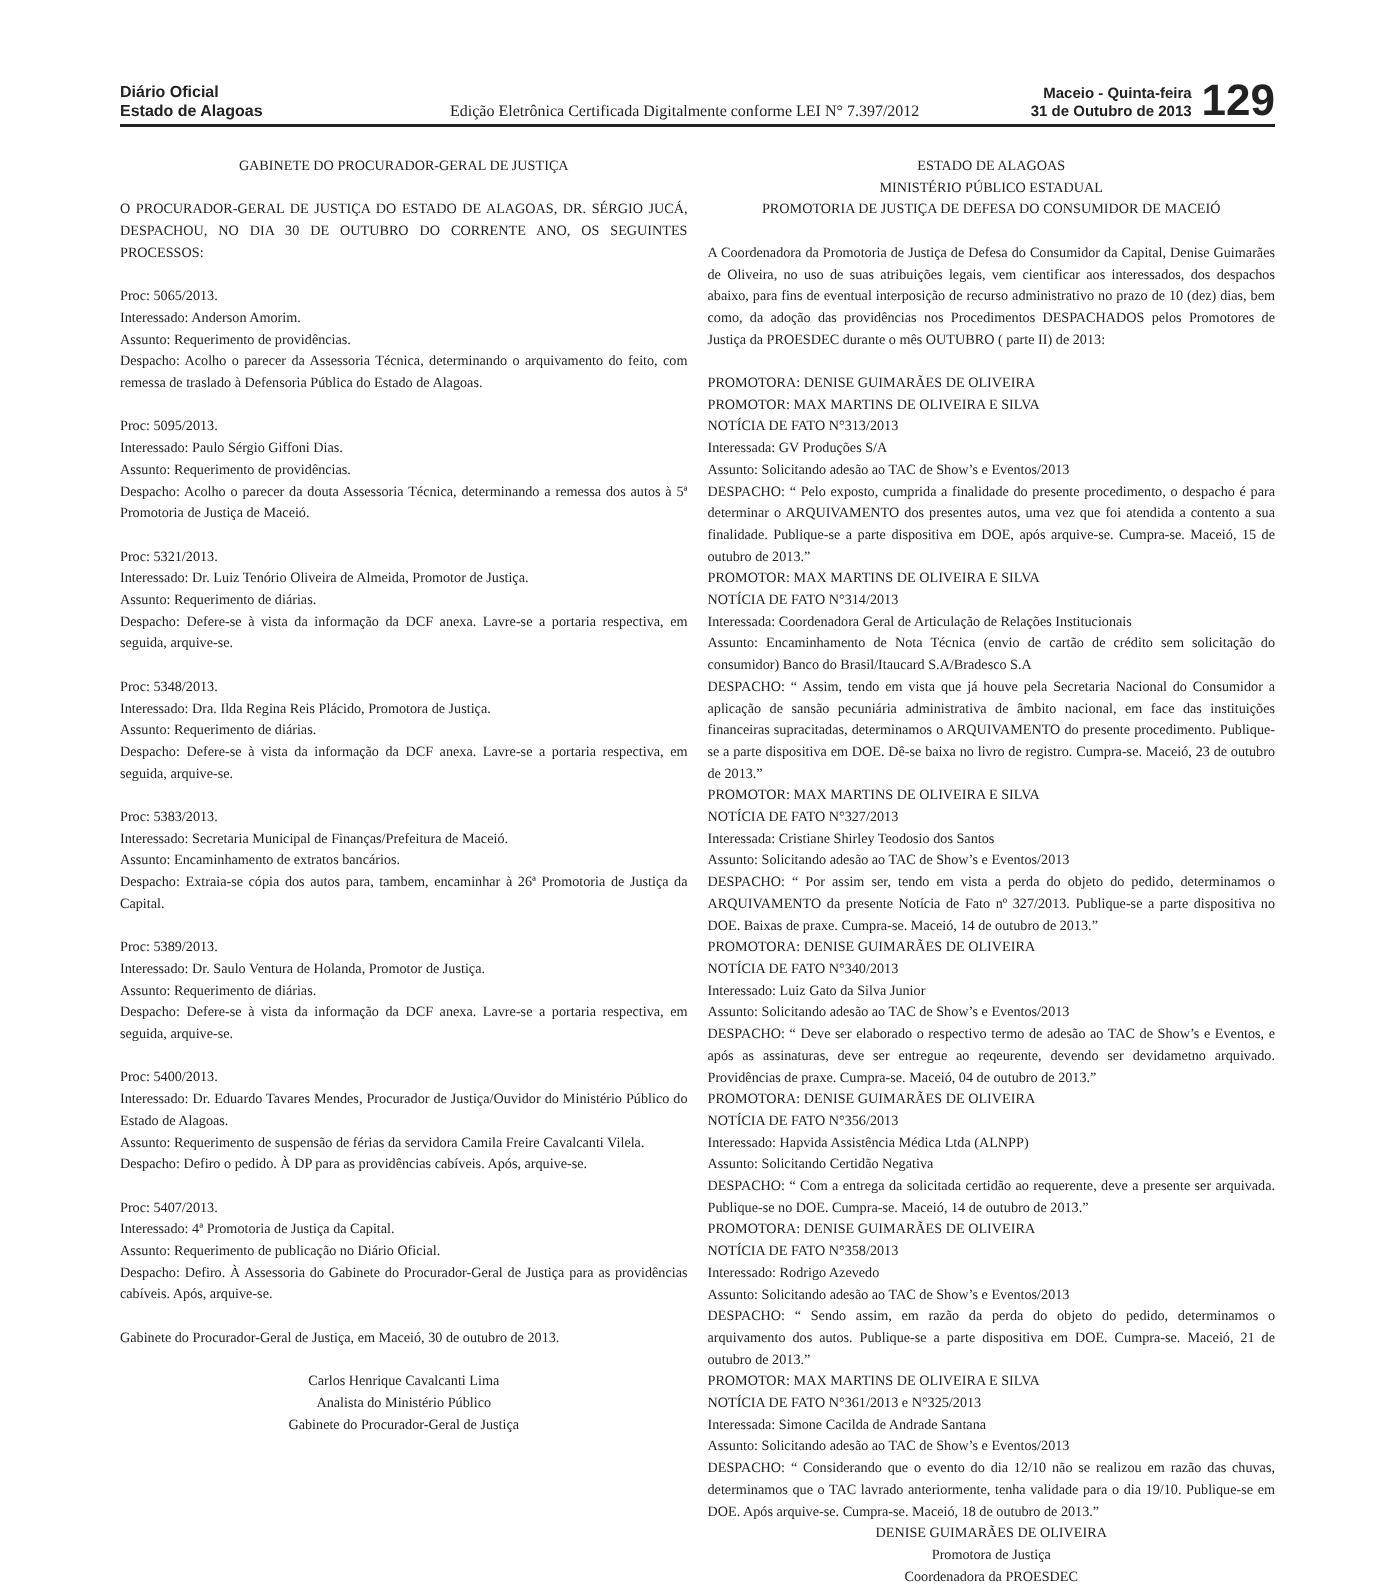Diário Oficial
Estado de Alagoas
Edição Eletrônica Certificada Digitalmente conforme LEI N° 7.397/2012
Maceio - Quinta-feira
31 de Outubro de 2013
129
GABINETE DO PROCURADOR-GERAL DE JUSTIÇA
O PROCURADOR-GERAL DE JUSTIÇA DO ESTADO DE ALAGOAS, DR. SÉRGIO JUCÁ, DESPACHOU, NO DIA 30 DE OUTUBRO DO CORRENTE ANO, OS SEGUINTES PROCESSOS:
Proc: 5065/2013.
Interessado: Anderson Amorim.
Assunto: Requerimento de providências.
Despacho: Acolho o parecer da Assessoria Técnica, determinando o arquivamento do feito, com remessa de traslado à Defensoria Pública do Estado de Alagoas.
Proc: 5095/2013.
Interessado: Paulo Sérgio Giffoni Dias.
Assunto: Requerimento de providências.
Despacho: Acolho o parecer da douta Assessoria Técnica, determinando a remessa dos autos à 5ª Promotoria de Justiça de Maceió.
Proc: 5321/2013.
Interessado: Dr. Luiz Tenório Oliveira de Almeida, Promotor de Justiça.
Assunto: Requerimento de diárias.
Despacho: Defere-se à vista da informação da DCF anexa. Lavre-se a portaria respectiva, em seguida, arquive-se.
Proc: 5348/2013.
Interessado: Dra. Ilda Regina Reis Plácido, Promotora de Justiça.
Assunto: Requerimento de diárias.
Despacho: Defere-se à vista da informação da DCF anexa. Lavre-se a portaria respectiva, em seguida, arquive-se.
Proc: 5383/2013.
Interessado: Secretaria Municipal de Finanças/Prefeitura de Maceió.
Assunto: Encaminhamento de extratos bancários.
Despacho: Extraia-se cópia dos autos para, tambem, encaminhar à 26ª Promotoria de Justiça da Capital.
Proc: 5389/2013.
Interessado: Dr. Saulo Ventura de Holanda, Promotor de Justiça.
Assunto: Requerimento de diárias.
Despacho: Defere-se à vista da informação da DCF anexa. Lavre-se a portaria respectiva, em seguida, arquive-se.
Proc: 5400/2013.
Interessado: Dr. Eduardo Tavares Mendes, Procurador de Justiça/Ouvidor do Ministério Público do Estado de Alagoas.
Assunto: Requerimento de suspensão de férias da servidora Camila Freire Cavalcanti Vilela.
Despacho: Defiro o pedido. À DP para as providências cabíveis. Após, arquive-se.
Proc: 5407/2013.
Interessado: 4ª Promotoria de Justiça da Capital.
Assunto: Requerimento de publicação no Diário Oficial.
Despacho: Defiro. À Assessoria do Gabinete do Procurador-Geral de Justiça para as providências cabíveis. Após, arquive-se.
Gabinete do Procurador-Geral de Justiça, em Maceió, 30 de outubro de 2013.
Carlos Henrique Cavalcanti Lima
Analista do Ministério Público
Gabinete do Procurador-Geral de Justiça
ESTADO DE ALAGOAS
MINISTÉRIO PÚBLICO ESTADUAL
PROMOTORIA DE JUSTIÇA DE DEFESA DO CONSUMIDOR DE MACEIÓ
A Coordenadora da Promotoria de Justiça de Defesa do Consumidor da Capital, Denise Guimarães de Oliveira, no uso de suas atribuições legais, vem cientificar aos interessados, dos despachos abaixo, para fins de eventual interposição de recurso administrativo no prazo de 10 (dez) dias, bem como, da adoção das providências nos Procedimentos DESPACHADOS pelos Promotores de Justiça da PROESDEC durante o mês OUTUBRO ( parte II) de 2013:
PROMOTORA: DENISE GUIMARÃES DE OLIVEIRA
PROMOTOR: MAX MARTINS DE OLIVEIRA E SILVA
NOTÍCIA DE FATO N°313/2013
Interessada: GV Produções S/A
Assunto: Solicitando adesão ao TAC de Show’s e Eventos/2013
DESPACHO: “ Pelo exposto, cumprida a finalidade do presente procedimento, o despacho é para determinar o ARQUIVAMENTO dos presentes autos, uma vez que foi atendida a contento a sua finalidade. Publique-se a parte dispositiva em DOE, após arquive-se. Cumpra-se. Maceió, 15 de outubro de 2013.”
PROMOTOR: MAX MARTINS DE OLIVEIRA E SILVA
NOTÍCIA DE FATO N°314/2013
Interessada: Coordenadora Geral de Articulação de Relações Institucionais
Assunto: Encaminhamento de Nota Técnica (envio de cartão de crédito sem solicitação do consumidor) Banco do Brasil/Itaucard S.A/Bradesco S.A
DESPACHO: “ Assim, tendo em vista que já houve pela Secretaria Nacional do Consumidor a aplicação de sansão pecuniária administrativa de âmbito nacional, em face das instituições financeiras supracitadas, determinamos o ARQUIVAMENTO do presente procedimento. Publique-se a parte dispositiva em DOE. Dê-se baixa no livro de registro. Cumpra-se. Maceió, 23 de outubro de 2013.”
PROMOTOR: MAX MARTINS DE OLIVEIRA E SILVA
NOTÍCIA DE FATO N°327/2013
Interessada: Cristiane Shirley Teodosio dos Santos
Assunto: Solicitando adesão ao TAC de Show’s e Eventos/2013
DESPACHO: “ Por assim ser, tendo em vista a perda do objeto do pedido, determinamos o ARQUIVAMENTO da presente Notícia de Fato nº 327/2013. Publique-se a parte dispositiva no DOE. Baixas de praxe. Cumpra-se. Maceió, 14 de outubro de 2013.”
PROMOTORA: DENISE GUIMARÃES DE OLIVEIRA
NOTÍCIA DE FATO N°340/2013
Interessado: Luiz Gato da Silva Junior
Assunto: Solicitando adesão ao TAC de Show’s e Eventos/2013
DESPACHO: “ Deve ser elaborado o respectivo termo de adesão ao TAC de Show’s e Eventos, e após as assinaturas, deve ser entregue ao reqeurente, devendo ser devidametno arquivado. Providências de praxe. Cumpra-se. Maceió, 04 de outubro de 2013.”
PROMOTORA: DENISE GUIMARÃES DE OLIVEIRA
NOTÍCIA DE FATO N°356/2013
Interessado: Hapvida Assistência Médica Ltda (ALNPP)
Assunto: Solicitando Certidão Negativa
DESPACHO: “ Com a entrega da solicitada certidão ao requerente, deve a presente ser arquivada. Publique-se no DOE. Cumpra-se. Maceió, 14 de outubro de 2013.”
PROMOTORA: DENISE GUIMARÃES DE OLIVEIRA
NOTÍCIA DE FATO N°358/2013
Interessado: Rodrigo Azevedo
Assunto: Solicitando adesão ao TAC de Show’s e Eventos/2013
DESPACHO: “ Sendo assim, em razão da perda do objeto do pedido, determinamos o arquivamento dos autos. Publique-se a parte dispositiva em DOE. Cumpra-se. Maceió, 21 de outubro de 2013.”
PROMOTOR: MAX MARTINS DE OLIVEIRA E SILVA
NOTÍCIA DE FATO N°361/2013 e N°325/2013
Interessada: Simone Cacilda de Andrade Santana
Assunto: Solicitando adesão ao TAC de Show’s e Eventos/2013
DESPACHO: “ Considerando que o evento do dia 12/10 não se realizou em razão das chuvas, determinamos que o TAC lavrado anteriormente, tenha validade para o dia 19/10. Publique-se em DOE. Após arquive-se. Cumpra-se. Maceió, 18 de outubro de 2013.”
DENISE GUIMARÃES DE OLIVEIRA
Promotora de Justiça
Coordenadora da PROESDEC